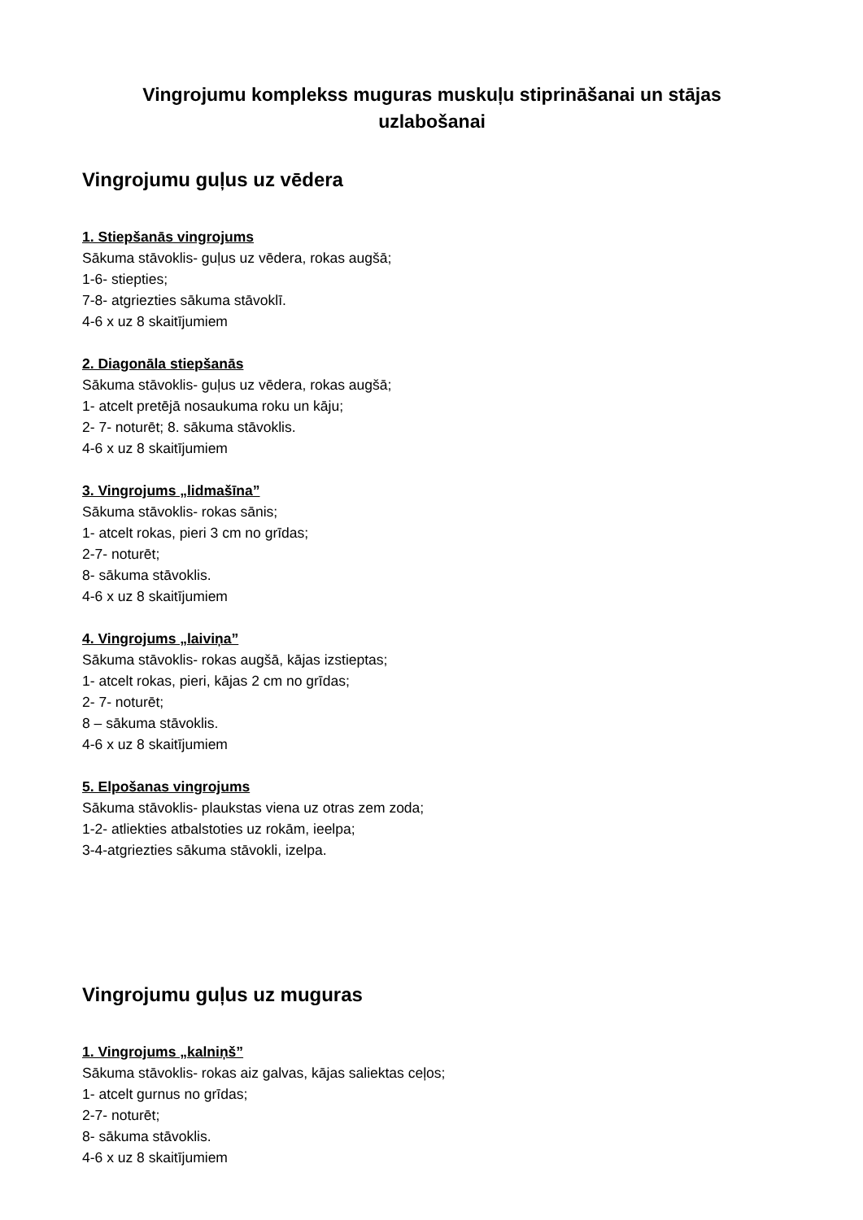Vingrojumu komplekss muguras muskuļu stiprināšanai un stājas uzlabošanai
Vingrojumu guļus uz vēdera
1. Stiepšanās vingrojums
Sākuma stāvoklis- guļus uz vēdera, rokas augšā;
1-6- stiepties;
7-8- atgriezties sākuma stāvoklī.
4-6 x uz 8 skaitījumiem
2. Diagonāla stiepšanās
Sākuma stāvoklis- guļus uz vēdera, rokas augšā;
1- atcelt pretējā nosaukuma roku un kāju;
2- 7- noturēt; 8. sākuma stāvoklis.
4-6 x uz 8 skaitījumiem
3. Vingrojums „lidmašīna”
Sākuma stāvoklis- rokas sānis;
1- atcelt rokas, pieri 3 cm no grīdas;
2-7- noturēt;
8- sākuma stāvoklis.
4-6 x uz 8 skaitījumiem
4. Vingrojums „laiviņa”
Sākuma stāvoklis- rokas augšā, kājas izstieptas;
1- atcelt rokas, pieri, kājas 2 cm no grīdas;
2- 7- noturēt;
8 – sākuma stāvoklis.
4-6 x uz 8 skaitījumiem
5. Elpošanas vingrojums
Sākuma stāvoklis- plaukstas viena uz otras zem zoda;
1-2- atliekties atbalstoties uz rokām, ieelpa;
3-4-atgriezties sākuma stāvokli, izelpa.
Vingrojumu guļus uz muguras
1. Vingrojums „kalniņš”
Sākuma stāvoklis- rokas aiz galvas, kājas saliektas ceļos;
1- atcelt gurnus no grīdas;
2-7- noturēt;
8- sākuma stāvoklis.
4-6 x uz 8 skaitījumiem